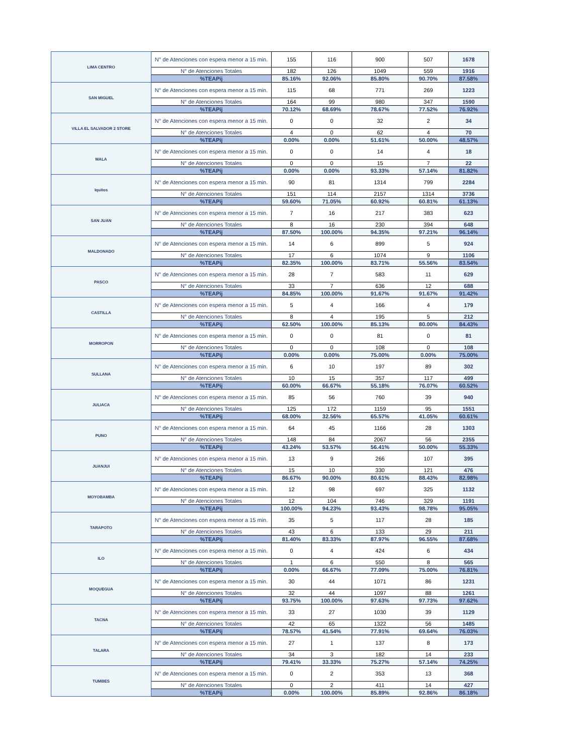| LIMA CENTRO | N° de Atenciones con espera menor a 15 min. | 155 | 116 | 900 | 507 | 1678 |
| | N° de Atenciones Totales | 182 | 126 | 1049 | 559 | 1916 |
| | %TEAPij | 85.16% | 92.06% | 85.80% | 90.70% | 87.58% |
| SAN MIGUEL | N° de Atenciones con espera menor a 15 min. | 115 | 68 | 771 | 269 | 1223 |
| | N° de Atenciones Totales | 164 | 99 | 980 | 347 | 1590 |
| | %TEAPij | 70.12% | 68.69% | 78.67% | 77.52% | 76.92% |
| VILLA EL SALVADOR 2 STORE | N° de Atenciones con espera menor a 15 min. | 0 | 0 | 32 | 2 | 34 |
| | N° de Atenciones Totales | 4 | 0 | 62 | 4 | 70 |
| | %TEAPij | 0.00% | 0.00% | 51.61% | 50.00% | 48.57% |
| MALA | N° de Atenciones con espera menor a 15 min. | 0 | 0 | 14 | 4 | 18 |
| | N° de Atenciones Totales | 0 | 0 | 15 | 7 | 22 |
| | %TEAPij | 0.00% | 0.00% | 93.33% | 57.14% | 81.82% |
| Iquitos | N° de Atenciones con espera menor a 15 min. | 90 | 81 | 1314 | 799 | 2284 |
| | N° de Atenciones Totales | 151 | 114 | 2157 | 1314 | 3736 |
| | %TEAPij | 59.60% | 71.05% | 60.92% | 60.81% | 61.13% |
| SAN JUAN | N° de Atenciones con espera menor a 15 min. | 7 | 16 | 217 | 383 | 623 |
| | N° de Atenciones Totales | 8 | 16 | 230 | 394 | 648 |
| | %TEAPij | 87.50% | 100.00% | 94.35% | 97.21% | 96.14% |
| MALDONADO | N° de Atenciones con espera menor a 15 min. | 14 | 6 | 899 | 5 | 924 |
| | N° de Atenciones Totales | 17 | 6 | 1074 | 9 | 1106 |
| | %TEAPij | 82.35% | 100.00% | 83.71% | 55.56% | 83.54% |
| PASCO | N° de Atenciones con espera menor a 15 min. | 28 | 7 | 583 | 11 | 629 |
| | N° de Atenciones Totales | 33 | 7 | 636 | 12 | 688 |
| | %TEAPij | 84.85% | 100.00% | 91.67% | 91.67% | 91.42% |
| CASTILLA | N° de Atenciones con espera menor a 15 min. | 5 | 4 | 166 | 4 | 179 |
| | N° de Atenciones Totales | 8 | 4 | 195 | 5 | 212 |
| | %TEAPij | 62.50% | 100.00% | 85.13% | 80.00% | 84.43% |
| MORROPON | N° de Atenciones con espera menor a 15 min. | 0 | 0 | 81 | 0 | 81 |
| | N° de Atenciones Totales | 0 | 0 | 108 | 0 | 108 |
| | %TEAPij | 0.00% | 0.00% | 75.00% | 0.00% | 75.00% |
| SULLANA | N° de Atenciones con espera menor a 15 min. | 6 | 10 | 197 | 89 | 302 |
| | N° de Atenciones Totales | 10 | 15 | 357 | 117 | 499 |
| | %TEAPij | 60.00% | 66.67% | 55.18% | 76.07% | 60.52% |
| JULIACA | N° de Atenciones con espera menor a 15 min. | 85 | 56 | 760 | 39 | 940 |
| | N° de Atenciones Totales | 125 | 172 | 1159 | 95 | 1551 |
| | %TEAPij | 68.00% | 32.56% | 65.57% | 41.05% | 60.61% |
| PUNO | N° de Atenciones con espera menor a 15 min. | 64 | 45 | 1166 | 28 | 1303 |
| | N° de Atenciones Totales | 148 | 84 | 2067 | 56 | 2355 |
| | %TEAPij | 43.24% | 53.57% | 56.41% | 50.00% | 55.33% |
| JUANJUI | N° de Atenciones con espera menor a 15 min. | 13 | 9 | 266 | 107 | 395 |
| | N° de Atenciones Totales | 15 | 10 | 330 | 121 | 476 |
| | %TEAPij | 86.67% | 90.00% | 80.61% | 88.43% | 82.98% |
| MOYOBAMBA | N° de Atenciones con espera menor a 15 min. | 12 | 98 | 697 | 325 | 1132 |
| | N° de Atenciones Totales | 12 | 104 | 746 | 329 | 1191 |
| | %TEAPij | 100.00% | 94.23% | 93.43% | 98.78% | 95.05% |
| TARAPOTO | N° de Atenciones con espera menor a 15 min. | 35 | 5 | 117 | 28 | 185 |
| | N° de Atenciones Totales | 43 | 6 | 133 | 29 | 211 |
| | %TEAPij | 81.40% | 83.33% | 87.97% | 96.55% | 87.68% |
| ILO | N° de Atenciones con espera menor a 15 min. | 0 | 4 | 424 | 6 | 434 |
| | N° de Atenciones Totales | 1 | 6 | 550 | 8 | 565 |
| | %TEAPij | 0.00% | 66.67% | 77.09% | 75.00% | 76.81% |
| MOQUEGUA | N° de Atenciones con espera menor a 15 min. | 30 | 44 | 1071 | 86 | 1231 |
| | N° de Atenciones Totales | 32 | 44 | 1097 | 88 | 1261 |
| | %TEAPij | 93.75% | 100.00% | 97.63% | 97.73% | 97.62% |
| TACNA | N° de Atenciones con espera menor a 15 min. | 33 | 27 | 1030 | 39 | 1129 |
| | N° de Atenciones Totales | 42 | 65 | 1322 | 56 | 1485 |
| | %TEAPij | 78.57% | 41.54% | 77.91% | 69.64% | 76.03% |
| TALARA | N° de Atenciones con espera menor a 15 min. | 27 | 1 | 137 | 8 | 173 |
| | N° de Atenciones Totales | 34 | 3 | 182 | 14 | 233 |
| | %TEAPij | 79.41% | 33.33% | 75.27% | 57.14% | 74.25% |
| TUMBES | N° de Atenciones con espera menor a 15 min. | 0 | 2 | 353 | 13 | 368 |
| | N° de Atenciones Totales | 0 | 2 | 411 | 14 | 427 |
| | %TEAPij | 0.00% | 100.00% | 85.89% | 92.86% | 86.18% |